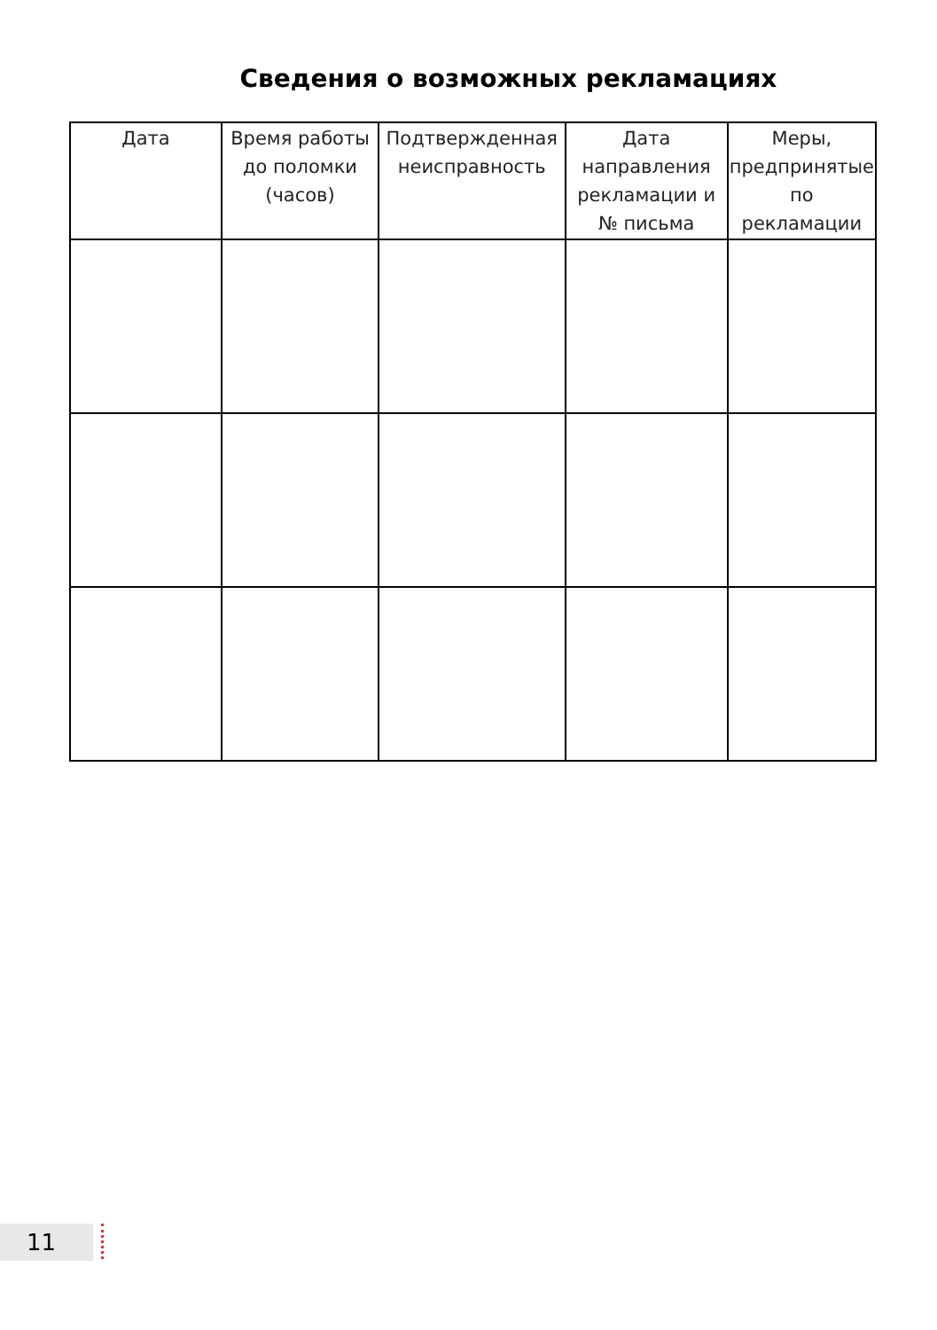Сведения о возможных рекламациях
| Дата | Время работы до поломки (часов) | Подтвержденная неисправность | Дата направления рекламации и № письма | Меры, предпринятые по рекламации |
| --- | --- | --- | --- | --- |
11